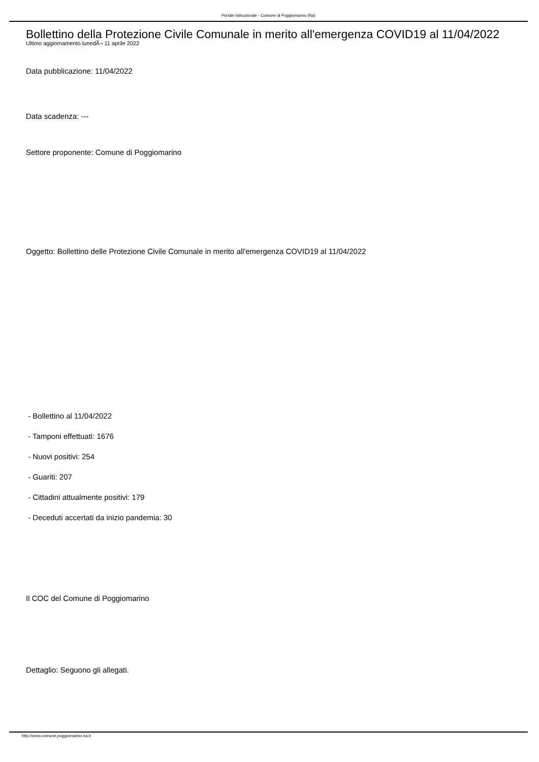Portale Istituzionale - Comune di Poggiomarino (Na)
Bollettino della Protezione Civile Comunale in merito all'emergenza COVID19 al 11/04/2022
Ultimo aggiornamento lunedÃ¬ 11 aprile 2022
Data pubblicazione: 11/04/2022
Data scadenza: ---
Settore proponente: Comune di Poggiomarino
Oggetto: Bollettino delle Protezione Civile Comunale in merito all'emergenza COVID19 al 11/04/2022
- Bollettino al 11/04/2022
- Tamponi effettuati: 1676
- Nuovi positivi: 254
- Guariti: 207
- Cittadini attualmente positivi: 179
- Deceduti accertati da inizio pandemia: 30
Il COC del Comune di Poggiomarino
Dettaglio: Seguono gli allegati.
http://www.comune.poggiomarino.na.it